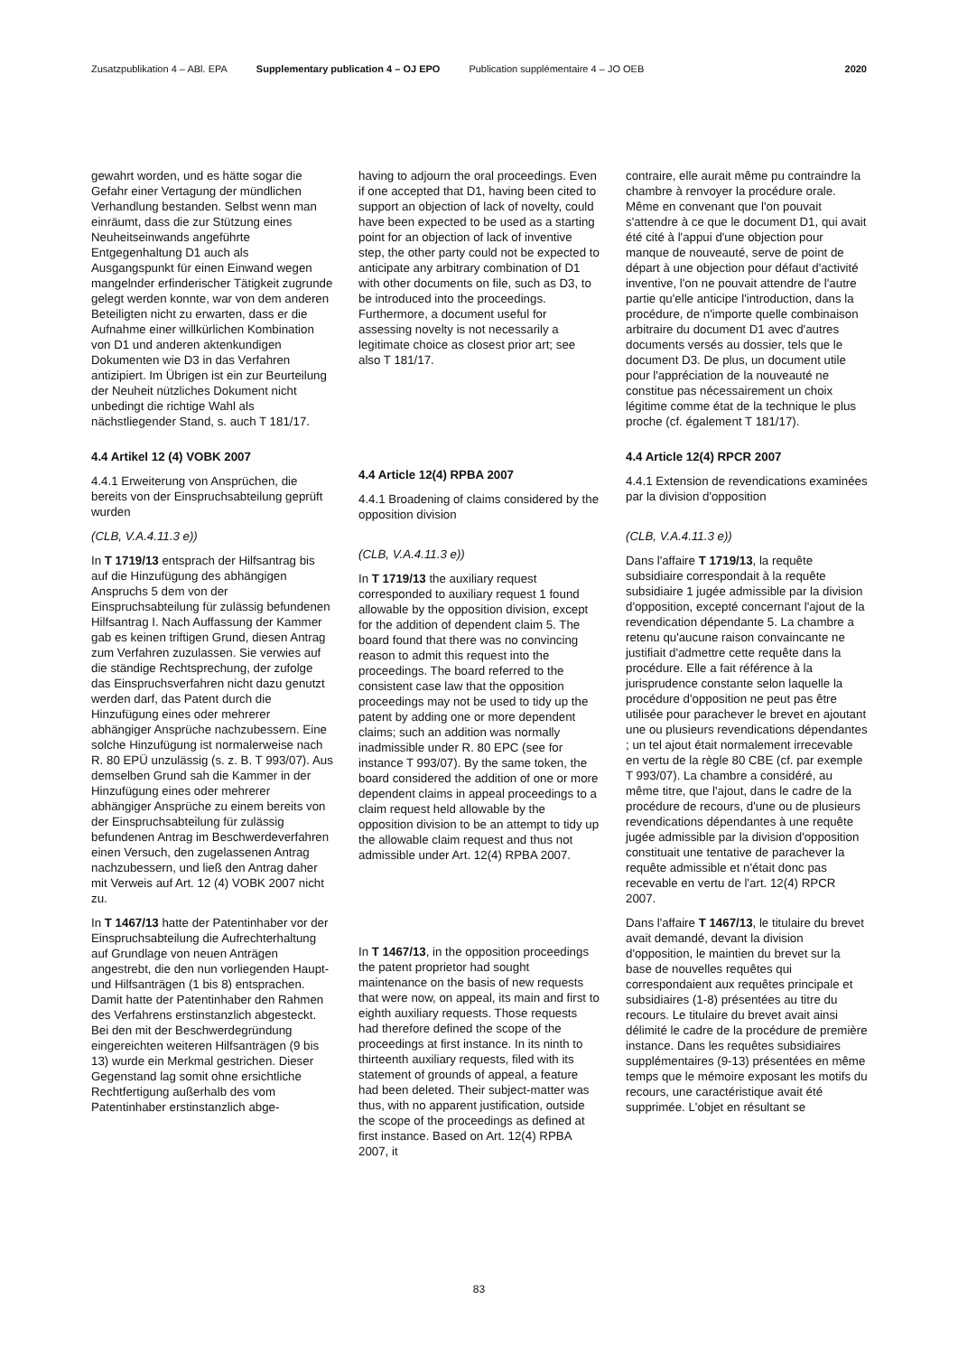Zusatzpublikation 4 – ABl. EPA Supplementary publication 4 – OJ EPO Publication supplémentaire 4 – JO OEB 2020
gewahrt worden, und es hätte sogar die Gefahr einer Vertagung der mündlichen Verhandlung bestanden. Selbst wenn man einräumt, dass die zur Stützung eines Neuheitseinwands angeführte Entgegenhaltung D1 auch als Ausgangspunkt für einen Einwand wegen mangelnder erfinderischer Tätigkeit zugrunde gelegt werden konnte, war von dem anderen Beteiligten nicht zu erwarten, dass er die Aufnahme einer willkürlichen Kombination von D1 und anderen aktenkundigen Dokumenten wie D3 in das Verfahren antizipiert. Im Übrigen ist ein zur Beurteilung der Neuheit nützliches Dokument nicht unbedingt die richtige Wahl als nächstliegender Stand, s. auch T 181/17.
4.4 Artikel 12 (4) VOBK 2007
4.4.1 Erweiterung von Ansprüchen, die bereits von der Einspruchsabteilung geprüft wurden
(CLB, V.A.4.11.3 e))
In T 1719/13 entsprach der Hilfsantrag bis auf die Hinzufügung des abhängigen Anspruchs 5 dem von der Einspruchsabteilung für zulässig befundenen Hilfsantrag I. Nach Auffassung der Kammer gab es keinen triftigen Grund, diesen Antrag zum Verfahren zuzulassen. Sie verwies auf die ständige Rechtsprechung, der zufolge das Einspruchsverfahren nicht dazu genutzt werden darf, das Patent durch die Hinzufügung eines oder mehrerer abhängiger Ansprüche nachzubessern. Eine solche Hinzufügung ist normalerweise nach R. 80 EPÜ unzulässig (s. z. B. T 993/07). Aus demselben Grund sah die Kammer in der Hinzufügung eines oder mehrerer abhängiger Ansprüche zu einem bereits von der Einspruchsabteilung für zulässig befundenen Antrag im Beschwerdeverfahren einen Versuch, den zugelassenen Antrag nachzubessern, und ließ den Antrag daher mit Verweis auf Art. 12 (4) VOBK 2007 nicht zu.
In T 1467/13 hatte der Patentinhaber vor der Einspruchsabteilung die Aufrechterhaltung auf Grundlage von neuen Anträgen angestrebt, die den nun vorliegenden Haupt- und Hilfsanträgen (1 bis 8) entsprachen. Damit hatte der Patentinhaber den Rahmen des Verfahrens erstinstanzlich abgesteckt. Bei den mit der Beschwerdegründung eingereichten weiteren Hilfsanträgen (9 bis 13) wurde ein Merkmal gestrichen. Dieser Gegenstand lag somit ohne ersichtliche Rechtfertigung außerhalb des vom Patentinhaber erstinstanzlich abge-
having to adjourn the oral proceedings. Even if one accepted that D1, having been cited to support an objection of lack of novelty, could have been expected to be used as a starting point for an objection of lack of inventive step, the other party could not be expected to anticipate any arbitrary combination of D1 with other documents on file, such as D3, to be introduced into the proceedings. Furthermore, a document useful for assessing novelty is not necessarily a legitimate choice as closest prior art; see also T 181/17.
4.4 Article 12(4) RPBA 2007
4.4.1 Broadening of claims considered by the opposition division
(CLB, V.A.4.11.3 e))
In T 1719/13 the auxiliary request corresponded to auxiliary request 1 found allowable by the opposition division, except for the addition of dependent claim 5. The board found that there was no convincing reason to admit this request into the proceedings. The board referred to the consistent case law that the opposition proceedings may not be used to tidy up the patent by adding one or more dependent claims; such an addition was normally inadmissible under R. 80 EPC (see for instance T 993/07). By the same token, the board considered the addition of one or more dependent claims in appeal proceedings to a claim request held allowable by the opposition division to be an attempt to tidy up the allowable claim request and thus not admissible under Art. 12(4) RPBA 2007.
In T 1467/13, in the opposition proceedings the patent proprietor had sought maintenance on the basis of new requests that were now, on appeal, its main and first to eighth auxiliary requests. Those requests had therefore defined the scope of the proceedings at first instance. In its ninth to thirteenth auxiliary requests, filed with its statement of grounds of appeal, a feature had been deleted. Their subject-matter was thus, with no apparent justification, outside the scope of the proceedings as defined at first instance. Based on Art. 12(4) RPBA 2007, it
contraire, elle aurait même pu contraindre la chambre à renvoyer la procédure orale. Même en convenant que l'on pouvait s'attendre à ce que le document D1, qui avait été cité à l'appui d'une objection pour manque de nouveauté, serve de point de départ à une objection pour défaut d'activité inventive, l'on ne pouvait attendre de l'autre partie qu'elle anticipe l'introduction, dans la procédure, de n'importe quelle combinaison arbitraire du document D1 avec d'autres documents versés au dossier, tels que le document D3. De plus, un document utile pour l'appréciation de la nouveauté ne constitue pas nécessairement un choix légitime comme état de la technique le plus proche (cf. également T 181/17).
4.4 Article 12(4) RPCR 2007
4.4.1 Extension de revendications examinées par la division d'opposition
(CLB, V.A.4.11.3 e))
Dans l'affaire T 1719/13, la requête subsidiaire correspondait à la requête subsidiaire 1 jugée admissible par la division d'opposition, excepté concernant l'ajout de la revendication dépendante 5. La chambre a retenu qu'aucune raison convaincante ne justifiait d'admettre cette requête dans la procédure. Elle a fait référence à la jurisprudence constante selon laquelle la procédure d'opposition ne peut pas être utilisée pour parachever le brevet en ajoutant une ou plusieurs revendications dépendantes ; un tel ajout était normalement irrecevable en vertu de la règle 80 CBE (cf. par exemple T 993/07). La chambre a considéré, au même titre, que l'ajout, dans le cadre de la procédure de recours, d'une ou de plusieurs revendications dépendantes à une requête jugée admissible par la division d'opposition constituait une tentative de parachever la requête admissible et n'était donc pas recevable en vertu de l'art. 12(4) RPCR 2007.
Dans l'affaire T 1467/13, le titulaire du brevet avait demandé, devant la division d'opposition, le maintien du brevet sur la base de nouvelles requêtes qui correspondaient aux requêtes principale et subsidiaires (1-8) présentées au titre du recours. Le titulaire du brevet avait ainsi délimité le cadre de la procédure de première instance. Dans les requêtes subsidiaires supplémentaires (9-13) présentées en même temps que le mémoire exposant les motifs du recours, une caractéristique avait été supprimée. L'objet en résultant se
83